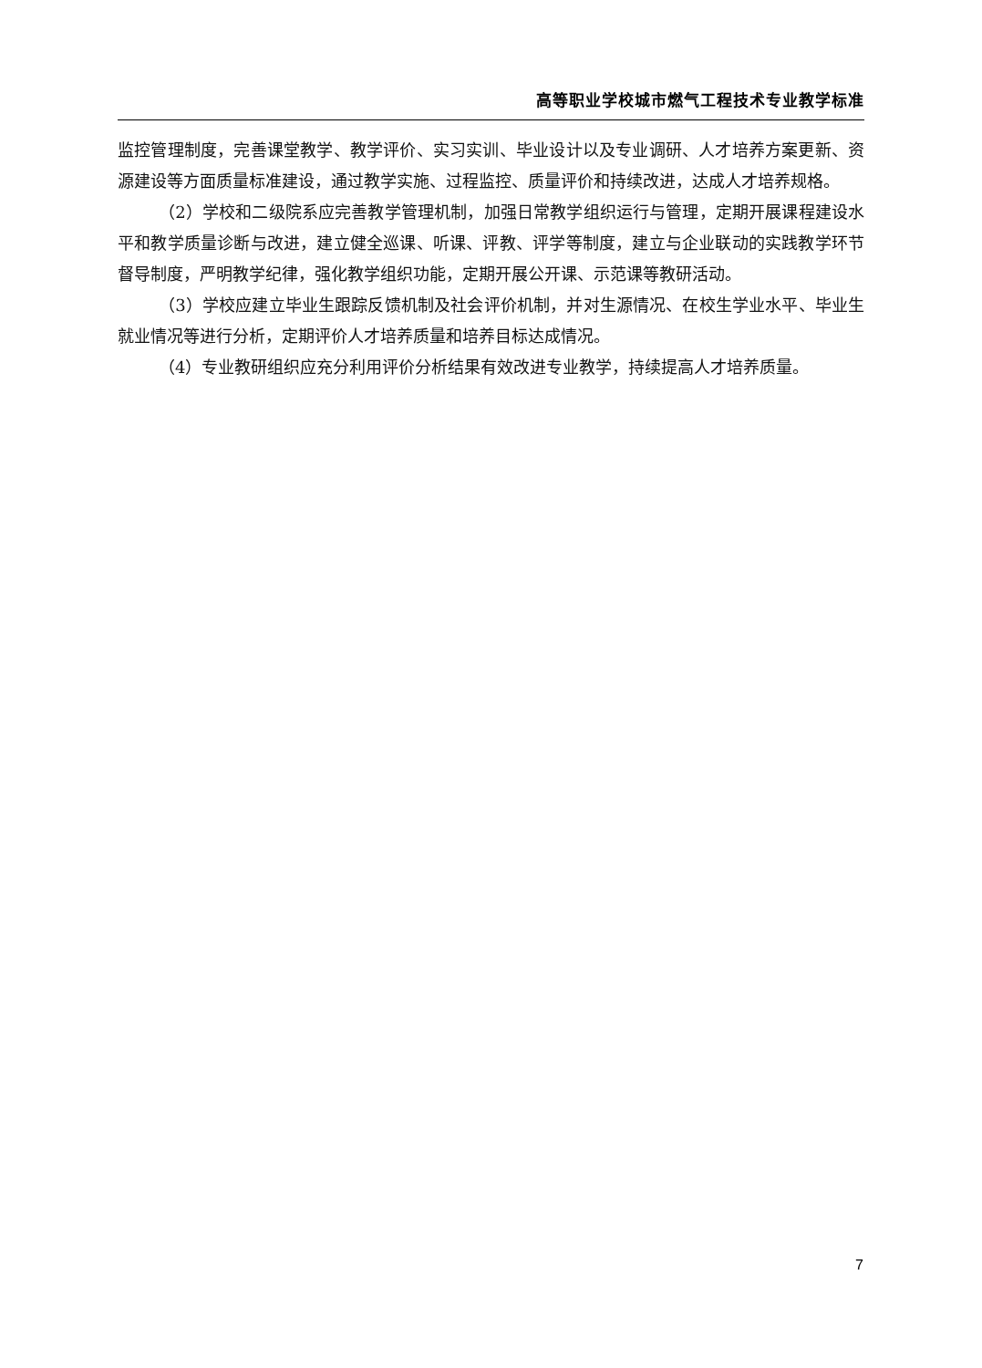高等职业学校城市燃气工程技术专业教学标准
监控管理制度，完善课堂教学、教学评价、实习实训、毕业设计以及专业调研、人才培养方案更新、资源建设等方面质量标准建设，通过教学实施、过程监控、质量评价和持续改进，达成人才培养规格。
（2）学校和二级院系应完善教学管理机制，加强日常教学组织运行与管理，定期开展课程建设水平和教学质量诊断与改进，建立健全巡课、听课、评教、评学等制度，建立与企业联动的实践教学环节督导制度，严明教学纪律，强化教学组织功能，定期开展公开课、示范课等教研活动。
（3）学校应建立毕业生跟踪反馈机制及社会评价机制，并对生源情况、在校生学业水平、毕业生就业情况等进行分析，定期评价人才培养质量和培养目标达成情况。
（4）专业教研组织应充分利用评价分析结果有效改进专业教学，持续提高人才培养质量。
7